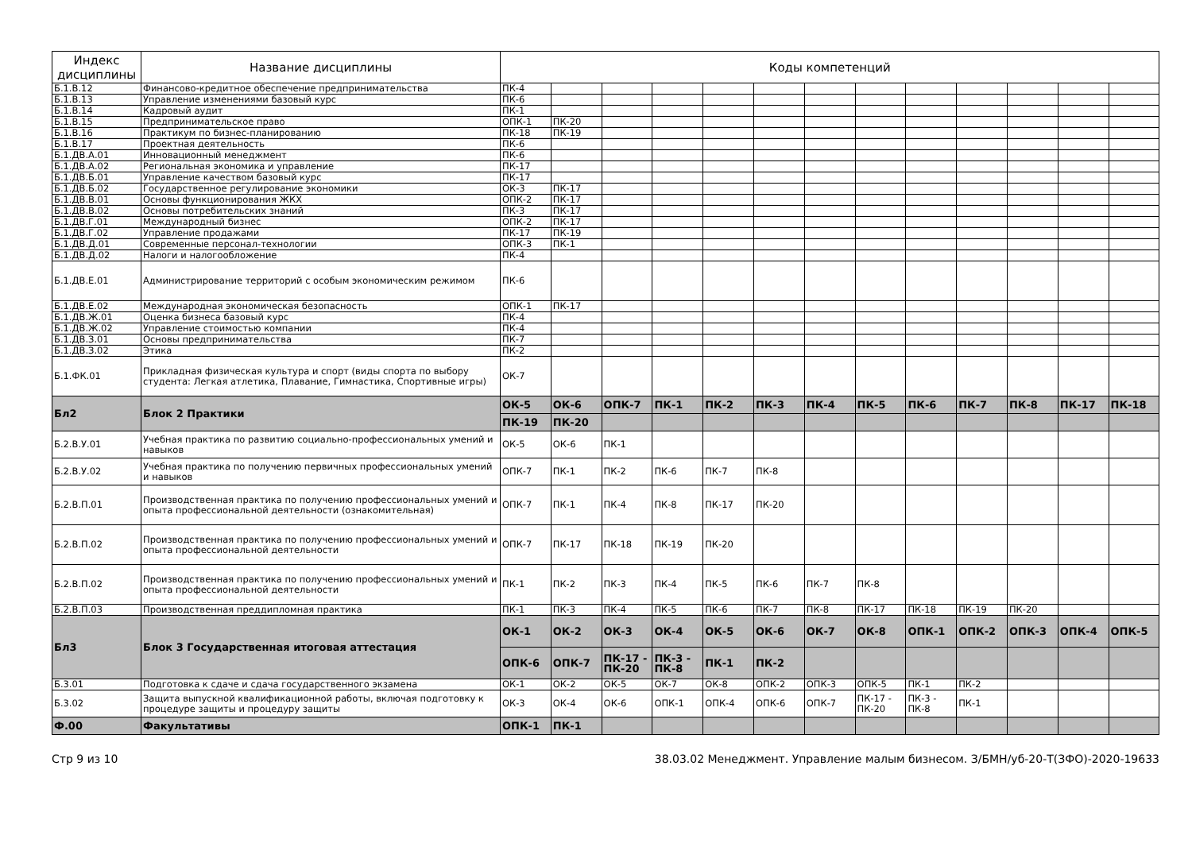| Индекс дисциплины | Название дисциплины | Коды компетенций | | | | | | | | | | | | |
| --- | --- | --- | --- | --- | --- | --- | --- | --- | --- | --- | --- | --- | --- | --- |
| Б.1.В.12 | Финансово-кредитное обеспечение предпринимательства | ПК-4 | | | | | | | | | | | | |
| Б.1.В.13 | Управление изменениями базовый курс | ПК-6 | | | | | | | | | | | | |
| Б.1.В.14 | Кадровый аудит | ПК-1 | | | | | | | | | | | | |
| Б.1.В.15 | Предпринимательское право | ОПК-1 | ПК-20 | | | | | | | | | | | |
| Б.1.В.16 | Практикум по бизнес-планированию | ПК-18 | ПК-19 | | | | | | | | | | | |
| Б.1.В.17 | Проектная деятельность | ПК-6 | | | | | | | | | | | | |
| Б.1.ДВ.А.01 | Инновационный менеджмент | ПК-6 | | | | | | | | | | | | |
| Б.1.ДВ.А.02 | Региональная экономика и управление | ПК-17 | | | | | | | | | | | | |
| Б.1.ДВ.Б.01 | Управление качеством базовый курс | ПК-17 | | | | | | | | | | | | |
| Б.1.ДВ.Б.02 | Государственное регулирование экономики | ОК-3 | ПК-17 | | | | | | | | | | | |
| Б.1.ДВ.В.01 | Основы функционирования ЖКХ | ОПК-2 | ПК-17 | | | | | | | | | | | |
| Б.1.ДВ.В.02 | Основы потребительских знаний | ПК-3 | ПК-17 | | | | | | | | | | | |
| Б.1.ДВ.Г.01 | Международный бизнес | ОПК-2 | ПК-17 | | | | | | | | | | | |
| Б.1.ДВ.Г.02 | Управление продажами | ПК-17 | ПК-19 | | | | | | | | | | | |
| Б.1.ДВ.Д.01 | Современные персонал-технологии | ОПК-3 | ПК-1 | | | | | | | | | | | |
| Б.1.ДВ.Д.02 | Налоги и налогообложение | ПК-4 | | | | | | | | | | | | |
| Б.1.ДВ.Е.01 | Администрирование территорий с особым экономическим режимом | ПК-6 | | | | | | | | | | | | |
| Б.1.ДВ.Е.02 | Международная экономическая безопасность | ОПК-1 | ПК-17 | | | | | | | | | | | |
| Б.1.ДВ.Ж.01 | Оценка бизнеса базовый курс | ПК-4 | | | | | | | | | | | | |
| Б.1.ДВ.Ж.02 | Управление стоимостью компании | ПК-4 | | | | | | | | | | | | |
| Б.1.ДВ.З.01 | Основы предпринимательства | ПК-7 | | | | | | | | | | | | |
| Б.1.ДВ.З.02 | Этика | ПК-2 | | | | | | | | | | | | |
| Б.1.ФК.01 | Прикладная физическая культура и спорт (виды спорта по выбору студента: Легкая атлетика, Плавание, Гимнастика, Спортивные игры) | ОК-7 | | | | | | | | | | | | |
| Бл2 | Блок 2 Практики | ОК-5 | ОК-6 | ОПК-7 | ПК-1 | ПК-2 | ПК-3 | ПК-4 | ПК-5 | ПК-6 | ПК-7 | ПК-8 | ПК-17 | ПК-18 |
| | | ПК-19 | ПК-20 | | | | | | | | | | | |
| Б.2.В.У.01 | Учебная практика по развитию социально-профессиональных умений и навыков | ОК-5 | ОК-6 | ПК-1 | | | | | | | | | | |
| Б.2.В.У.02 | Учебная практика по получению первичных профессиональных умений и навыков | ОПК-7 | ПК-1 | ПК-2 | ПК-6 | ПК-7 | ПК-8 | | | | | | | |
| Б.2.В.П.01 | Производственная практика по получению профессиональных умений и опыта профессиональной деятельности (ознакомительная) | ОПК-7 | ПК-1 | ПК-4 | ПК-8 | ПК-17 | ПК-20 | | | | | | | |
| Б.2.В.П.02 | Производственная практика по получению профессиональных умений и опыта профессиональной деятельности | ОПК-7 | ПК-17 | ПК-18 | ПК-19 | ПК-20 | | | | | | | | |
| Б.2.В.П.02 | Производственная практика по получению профессиональных умений и опыта профессиональной деятельности | ПК-1 | ПК-2 | ПК-3 | ПК-4 | ПК-5 | ПК-6 | ПК-7 | ПК-8 | | | | | |
| Б.2.В.П.03 | Производственная преддипломная практика | ПК-1 | ПК-3 | ПК-4 | ПК-5 | ПК-6 | ПК-7 | ПК-8 | ПК-17 | ПК-18 | ПК-19 | ПК-20 | | |
| Бл3 | Блок 3 Государственная итоговая аттестация | ОК-1 | ОК-2 | ОК-3 | ОК-4 | ОК-5 | ОК-6 | ОК-7 | ОК-8 | ОПК-1 | ОПК-2 | ОПК-3 | ОПК-4 | ОПК-5 |
| | | ОПК-6 | ОПК-7 | ПК-17 - ПК-20 | ПК-3 - ПК-8 | ПК-1 | ПК-2 | | | | | | | |
| Б.3.01 | Подготовка к сдаче и сдача государственного экзамена | ОК-1 | ОК-2 | ОК-5 | ОК-7 | ОК-8 | ОПК-2 | ОПК-3 | ОПК-5 | ПК-1 | ПК-2 | | | |
| Б.3.02 | Защита выпускной квалификационной работы, включая подготовку к процедуре защиты и процедуру защиты | ОК-3 | ОК-4 | ОК-6 | ОПК-1 | ОПК-4 | ОПК-6 | ОПК-7 | ПК-17 - ПК-20 | ПК-3 - ПК-8 | ПК-1 | | | |
| Ф.00 | Факультативы | ОПК-1 | ПК-1 | | | | | | | | | | | |
Стр 9 из 10 38.03.02 Менеджмент. Управление малым бизнесом. З/БМН/уб-20-Т(ЗФО)-2020-19633